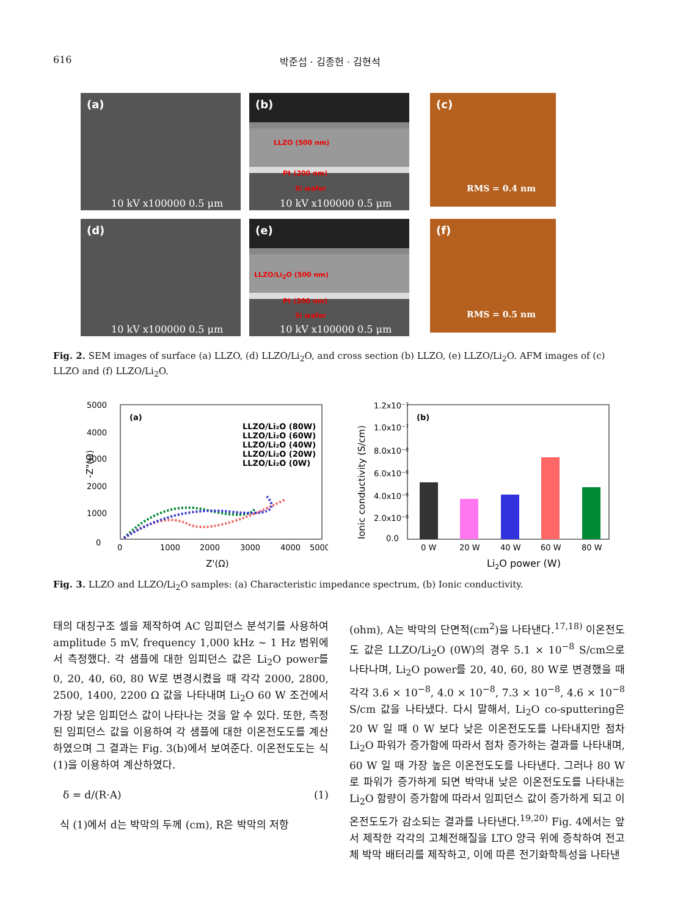616 박준섭 · 김종헌 · 김현석
(a)
10 kV x100000 0.5 μm
(b)
LLZO (500 nm)
Pt (200 nm)
Si wafer
10 kV x100000 0.5 μm
(c)
RMS = 0.4 nm
(d)
10 kV x100000 0.5 μm
(e)
LLZO/Li<sub>2</sub>O (500 nm)
Pt (200 nm)
Si wafer
10 kV x100000 0.5 μm
(f)
RMS = 0.5 nm
Fig. 2. SEM images of surface (a) LLZO, (d) LLZO/Li<sub>2</sub>O, and cross section (b) LLZO, (e) LLZO/Li<sub>2</sub>O. AFM images of (c) LLZO and (f) LLZO/Li<sub>2</sub>O.
(a)
0
5000
4000
3000
2000
1000
0
1000
2000
3000
4000
5000
Z'(Ω)
-Z"(Ω)
LLZO/Li₂O (80W)
LLZO/Li₂O (60W)
LLZO/Li₂O (40W)
LLZO/Li₂O (20W)
LLZO/Li₂O (0W)
(b)
1.2x10⁻⁷
1.0x10⁻⁷
8.0x10⁻⁸
6.0x10⁻⁸
4.0x10⁻⁸
2.0x10⁻⁸
0.0
0 W
20 W
40 W
60 W
80 W
Li2O power (W)
Ionic conductivity (S/cm)
Fig. 3. LLZO and LLZO/Li<sub>2</sub>O samples: (a) Characteristic impedance spectrum, (b) Ionic conductivity.
태의 대칭구조 셀을 제작하여 AC 임피던스 분석기를 사용하여 amplitude 5 mV, frequency 1,000 kHz ~ 1 Hz 범위에서 측정했다. 각 샘플에 대한 임피던스 값은 Li<sub>2</sub>O power를 0, 20, 40, 60, 80 W로 변경시켰을 때 각각 2000, 2800, 2500, 1400, 2200 Ω 값을 나타내며 Li<sub>2</sub>O 60 W 조건에서 가장 낮은 임피던스 값이 나타나는 것을 알 수 있다. 또한, 측정된 임피던스 값을 이용하여 각 샘플에 대한 이온전도도를 계산하였으며 그 결과는 Fig. 3(b)에서 보여준다. 이온전도도는 식 (1)을 이용하여 계산하였다.
δ = d/(R·A) (1)
식 (1)에서 d는 박막의 두께 (cm), R은 박막의 저항
(ohm), A는 박막의 단면적(cm<sup>2</sup>)을 나타낸다.<sup>17,18)</sup> 이온전도도 값은 LLZO/Li<sub>2</sub>O (0W)의 경우 5.1 × 10<sup>−8</sup> S/cm으로 나타나며, Li<sub>2</sub>O power를 20, 40, 60, 80 W로 변경했을 때 각각 3.6 × 10<sup>−8</sup>, 4.0 × 10<sup>−8</sup>, 7.3 × 10<sup>−8</sup>, 4.6 × 10<sup>−8</sup> S/cm 값을 나타냈다. 다시 말해서, Li<sub>2</sub>O co-sputtering은 20 W 일 때 0 W 보다 낮은 이온전도도를 나타내지만 점차 Li<sub>2</sub>O 파워가 증가함에 따라서 점차 증가하는 결과를 나타내며, 60 W 일 때 가장 높은 이온전도도를 나타낸다. 그러나 80 W로 파워가 증가하게 되면 박막내 낮은 이온전도도를 나타내는 Li<sub>2</sub>O 함량이 증가함에 따라서 임피던스 값이 증가하게 되고 이온전도도가 감소되는 결과를 나타낸다.<sup>19,20)</sup> Fig. 4에서는 앞서 제작한 각각의 고체전해질을 LTO 양극 위에 증착하여 전고체 박막 배터리를 제작하고, 이에 따른 전기화학특성을 나타낸